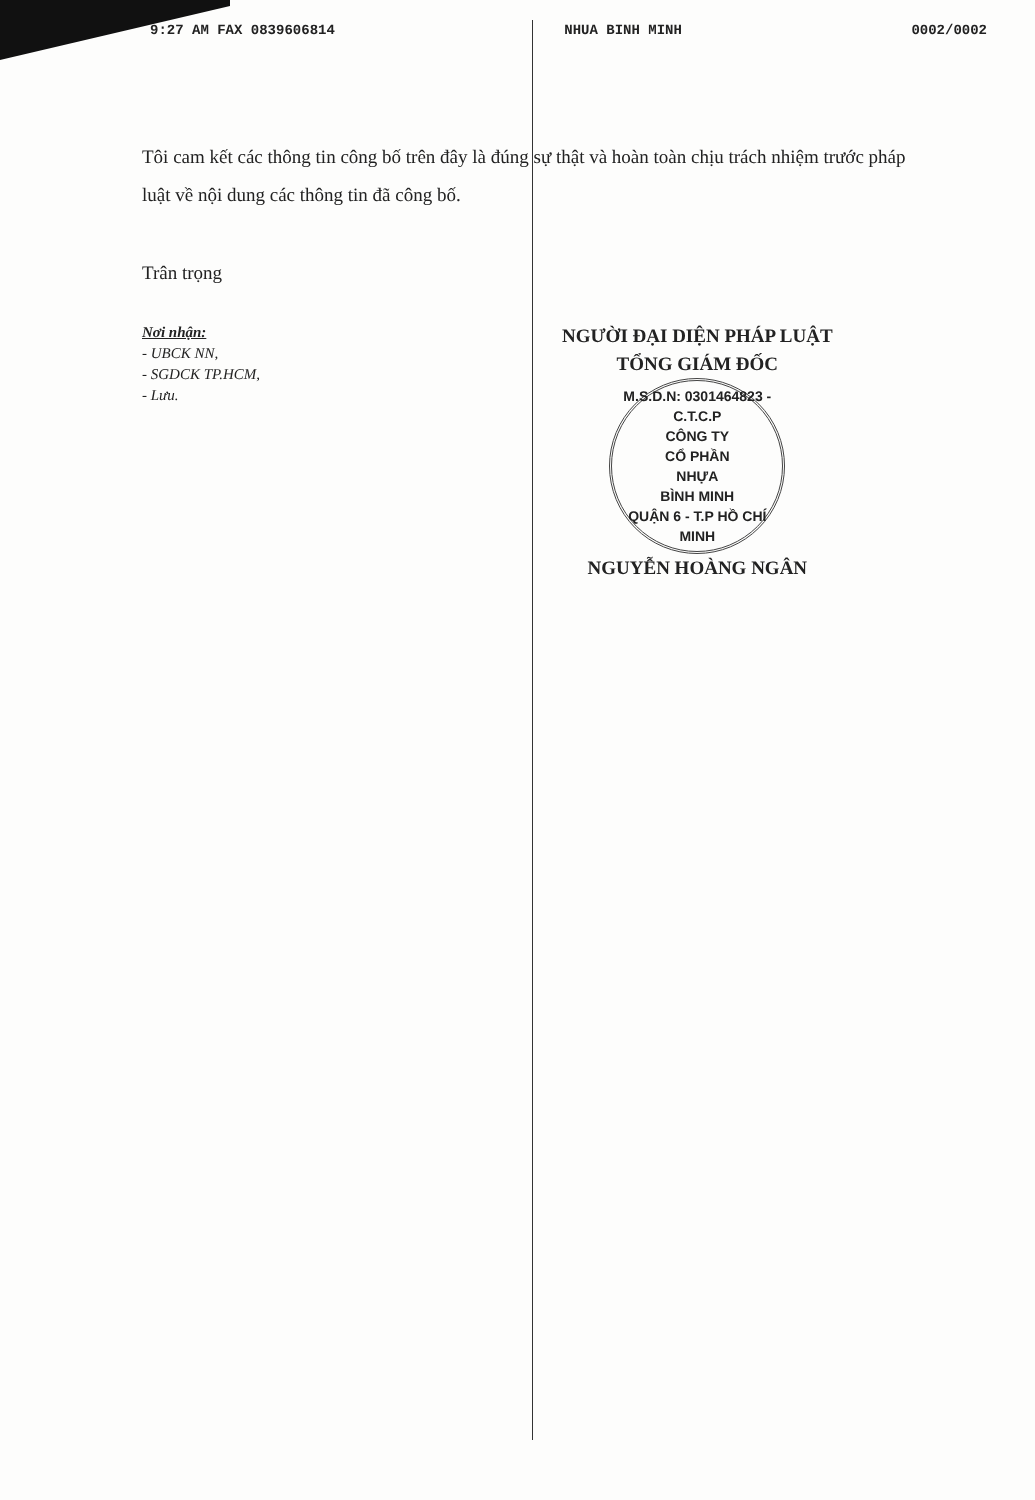9:27 AM FAX 0839606814 NHUA BINH MINH 0002/0002
Tôi cam kết các thông tin công bố trên đây là đúng sự thật và hoàn toàn chịu trách nhiệm trước pháp luật về nội dung các thông tin đã công bố.
Trân trọng
Nơi nhận:
- UBCK NN,
- SGDCK TP.HCM,
- Lưu.
NGƯỜI ĐẠI DIỆN PHÁP LUẬT
TỔNG GIÁM ĐỐC
M.S.D.N: 0301464823 - C.T.C.P
CÔNG TY
CỔ PHẦN
NHỰA
BÌNH MINH
QUẬN 6 - T.P HỒ CHÍ MINH
NGUYỄN HOÀNG NGÂN